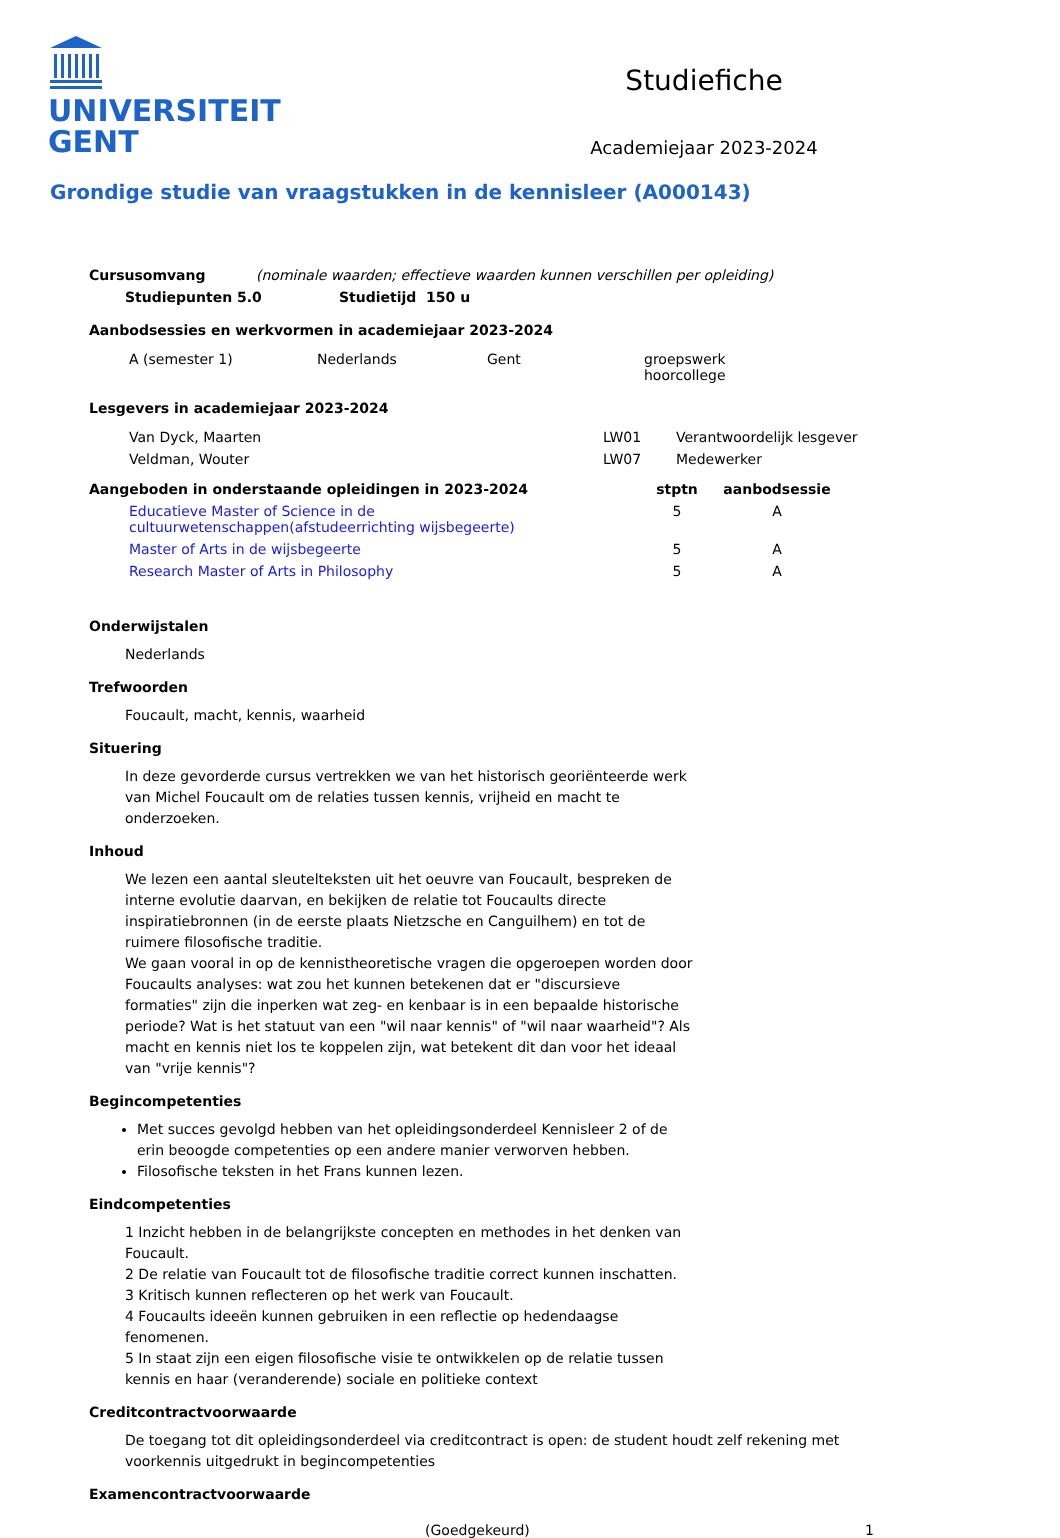UNIVERSITEIT
GENT
Studiefiche
Academiejaar 2023-2024
Grondige studie van vraagstukken in de kennisleer (A000143)
| Cursusomvang | (nominale waarden; effectieve waarden kunnen verschillen per opleiding) |
| Studiepunten 5.0 | Studietijd 150 u |
| --- | --- |
Aanbodsessies en werkvormen in academiejaar 2023-2024
| A (semester 1) | Nederlands | Gent | groepswerk hoorcollege |
Lesgevers in academiejaar 2023-2024
| Van Dyck, Maarten | LW01 | Verantwoordelijk lesgever |
| Veldman, Wouter | LW07 | Medewerker |
| Aangeboden in onderstaande opleidingen in 2023-2024 | | stptn | aanbodsessie |
| --- | --- | --- | --- |
| | Educatieve Master of Science in de cultuurwetenschappen(afstudeerrichting wijsbegeerte) | 5 | A |
| | Master of Arts in de wijsbegeerte | 5 | A |
| | Research Master of Arts in Philosophy | 5 | A |
Onderwijstalen
Nederlands
Trefwoorden
Foucault, macht, kennis, waarheid
Situering
In deze gevorderde cursus vertrekken we van het historisch georiënteerde werk van Michel Foucault om de relaties tussen kennis, vrijheid en macht te onderzoeken.
Inhoud
We lezen een aantal sleutelteksten uit het oeuvre van Foucault, bespreken de interne evolutie daarvan, en bekijken de relatie tot Foucaults directe inspiratiebronnen (in de eerste plaats Nietzsche en Canguilhem) en tot de ruimere filosofische traditie.
We gaan vooral in op de kennistheoretische vragen die opgeroepen worden door Foucaults analyses: wat zou het kunnen betekenen dat er "discursieve formaties" zijn die inperken wat zeg- en kenbaar is in een bepaalde historische periode? Wat is het statuut van een "wil naar kennis" of "wil naar waarheid"? Als macht en kennis niet los te koppelen zijn, wat betekent dit dan voor het ideaal van "vrije kennis"?
Begincompetenties
Met succes gevolgd hebben van het opleidingsonderdeel Kennisleer 2 of de erin beoogde competenties op een andere manier verworven hebben.
Filosofische teksten in het Frans kunnen lezen.
Eindcompetenties
1 Inzicht hebben in de belangrijkste concepten en methodes in het denken van Foucault.
2 De relatie van Foucault tot de filosofische traditie correct kunnen inschatten.
3 Kritisch kunnen reflecteren op het werk van Foucault.
4 Foucaults ideeën kunnen gebruiken in een reflectie op hedendaagse fenomenen.
5 In staat zijn een eigen filosofische visie te ontwikkelen op de relatie tussen kennis en haar (veranderende) sociale en politieke context
Creditcontractvoorwaarde
De toegang tot dit opleidingsonderdeel via creditcontract is open: de student houdt zelf rekening met voorkennis uitgedrukt in begincompetenties
Examencontractvoorwaarde
(Goedgekeurd) 1